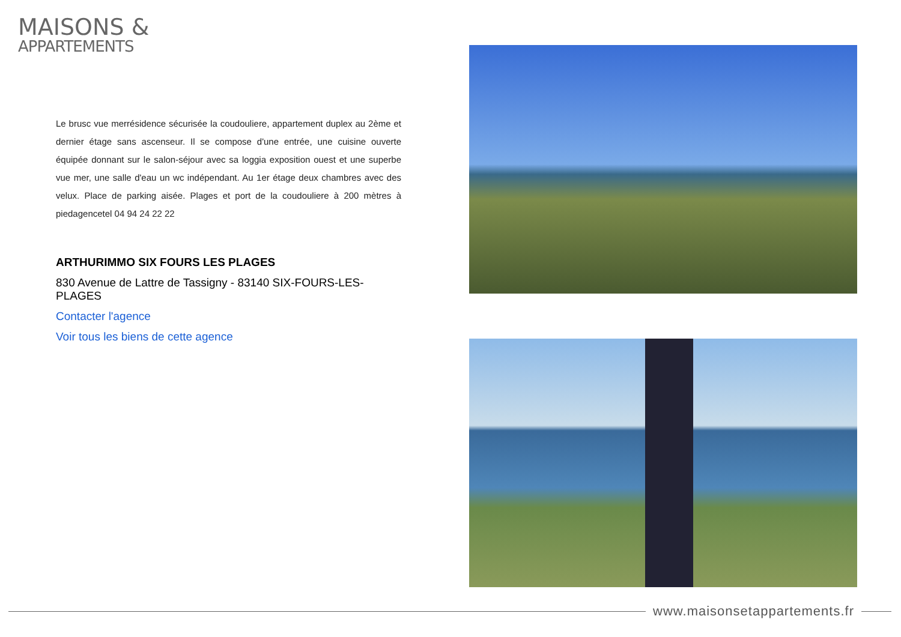MAISONS &
APPARTEMENTS
Le brusc vue merrésidence sécurisée la coudouliere, appartement duplex au 2ème et dernier étage sans ascenseur. Il se compose d'une entrée, une cuisine ouverte équipée donnant sur le salon-séjour avec sa loggia exposition ouest et une superbe vue mer, une salle d'eau un wc indépendant. Au 1er étage deux chambres avec des velux. Place de parking aisée. Plages et port de la coudouliere à 200 mètres à piedagencetel 04 94 24 22 22
ARTHURIMMO SIX FOURS LES PLAGES
830 Avenue de Lattre de Tassigny - 83140 SIX-FOURS-LES-PLAGES
Contacter l'agence
Voir tous les biens de cette agence
www.maisonsetappartements.fr